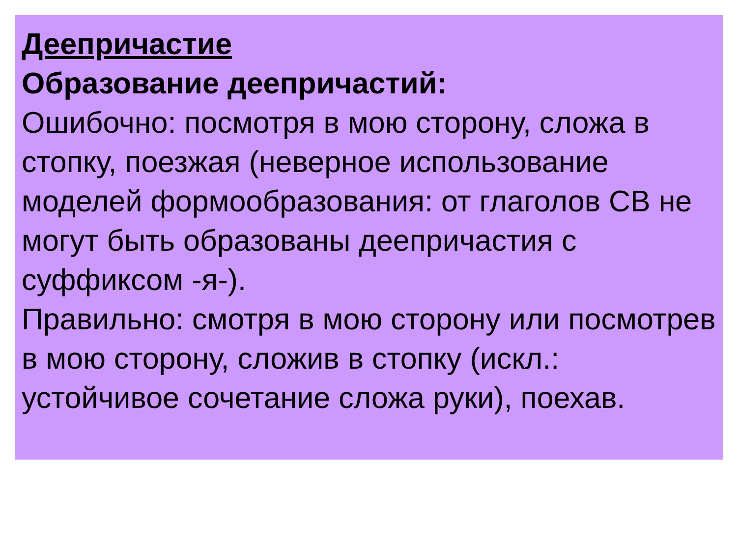Деепричастие
Образование деепричастий:
Ошибочно: посмотря в мою сторону, сложа в стопку, поезжая (неверное использование моделей формообразования: от глаголов СВ не могут быть образованы деепричастия с суффиксом -я-).
Правильно: смотря в мою сторону или посмотрев в мою сторону, сложив в стопку (искл.: устойчивое сочетание сложа руки), поехав.